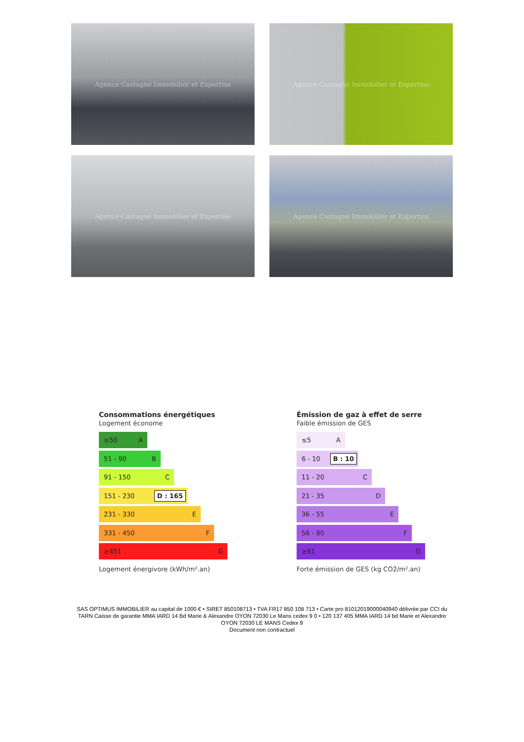Agence Castagné Immobilier et Expertise
Agence Castagné Immobilier et Expertise
Agence Castagné Immobilier et Expertise
Agence Castagné Immobilier et Expertise
Consommations énergétiques
Logement économe
≤50 A
51 - 90 B
91 - 150 C
151 - 230 D : 165
231 - 330 E
331 - 450 F
≥451 G
Logement énergivore (kWh/m².an)
Émission de gaz à effet de serre
Faible émission de GES
≤5 A
6 - 10 B : 10
11 - 20 C
21 - 35 D
36 - 55 E
56 - 80 F
≥81 G
Forte émission de GES (kg CO2/m².an)
SAS OPTIMUS IMMOBILIER au capital de 1000 € • SIRET 850108713 • TVA FR17 850 108 713 • Carte pro 81012019000040940 délivrée par CCI du TARN Caisse de garantie MMA IARD 14 Bd Marie & Alexandre OYON 72030 Le Mans cedex 9 0 • 120 137 405 MMA IARD 14 bd Marie et Alexandre OYON 72030 LE MANS Cedex 9
Document non contractuel